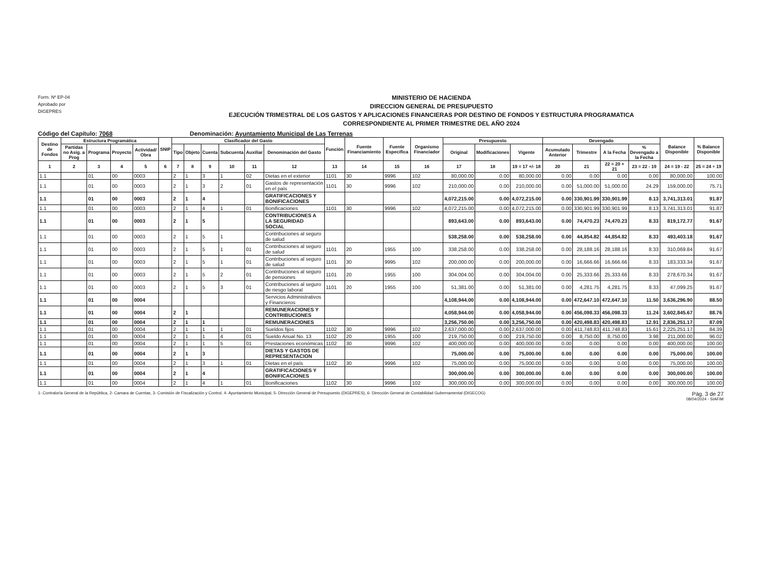Form. Nº EP-04
Aprobado por
DIGEPRES
MINISTERIO DE HACIENDA
DIRECCION GENERAL DE PRESUPUESTO
EJECUCIÓN TRIMESTRAL DE LOS GASTOS Y APLICACIONES FINANCIERAS POR DESTINO DE FONDOS Y ESTRUCTURA PROGRAMATICA
CORRESPONDIENTE AL PRIMER TRIMESTRE DEL AÑO 2024
Código del Capítulo: 7068 Denominación: Ayuntamiento Municipal de Las Terrenas
| Destino de Fondos | Estructura Programática | | | | SNIP | Clasificador del Gasto | | | | | | Función | Fuente Financiamiento | Fuente Específica | Organismo Financiador | Presupuesto | | | Devengado | | | | Balance Disponible | % Balance Disponible |
| --- | --- | --- | --- | --- | --- | --- | --- | --- | --- | --- | --- | --- | --- | --- | --- | --- | --- | --- | --- | --- | --- | --- | --- | --- |
| | Partidas no Asig. a Prog | Programa | Proyecto | Actividad/ Obra | | Tipo | Objeto | Cuenta | Subcuenta | Auxiliar | Denominación del Gasto | | | | | Original | Modificaciones | Vigente | Acumulado Anterior | Trimestre | A la Fecha | % Devengado a la Fecha | | |
| 1 | 2 | 3 | 4 | 5 | 6 | 7 | 8 | 9 | 10 | 11 | 12 | 13 | 14 | 15 | 16 | 17 | 18 | 19 = 17 +/- 18 | 20 | 21 | 22 = 20 + 21 | 23 = 22 - 19 | 24 = 19 - 22 | 25 = 24 ÷ 19 |
| 1.1 | | 01 | 00 | 0003 | | 2 | 1 | 3 | 1 | 02 | Dietas en el exterior | 1101 | 30 | 9996 | 102 | 80,000.00 | 0.00 | 80,000.00 | 0.00 | 0.00 | 0.00 | 0.00 | 80,000.00 | 100.00 |
| 1.1 | | 01 | 00 | 0003 | | 2 | 1 | 3 | 2 | 01 | Gastos de representación en el país | 1101 | 30 | 9996 | 102 | 210,000.00 | 0.00 | 210,000.00 | 0.00 | 51,000.00 | 51,000.00 | 24.29 | 159,000.00 | 75.71 |
| 1.1 | | 01 | 00 | 0003 | | 2 | 1 | 4 | | | GRATIFICACIONES Y BONIFICACIONES | | | | | 4,072,215.00 | 0.00 | 4,072,215.00 | 0.00 | 330,901.99 | 330,901.99 | 8.13 | 3,741,313.01 | 91.87 |
| 1.1 | | 01 | 00 | 0003 | | 2 | 1 | 4 | 1 | 01 | Bonificaciones | 1101 | 30 | 9996 | 102 | 4,072,215.00 | 0.00 | 4,072,215.00 | 0.00 | 330,901.99 | 330,901.99 | 8.13 | 3,741,313.01 | 91.87 |
| 1.1 | | 01 | 00 | 0003 | | 2 | 1 | 5 | | | CONTRIBUCIONES A LA SEGURIDAD SOCIAL | | | | | 893,643.00 | 0.00 | 893,643.00 | 0.00 | 74,470.23 | 74,470.23 | 8.33 | 819,172.77 | 91.67 |
| 1.1 | | 01 | 00 | 0003 | | 2 | 1 | 5 | 1 | | Contribuciones al seguro de salud | | | | | 538,258.00 | 0.00 | 538,258.00 | 0.00 | 44,854.82 | 44,854.82 | 8.33 | 493,403.18 | 91.67 |
| 1.1 | | 01 | 00 | 0003 | | 2 | 1 | 5 | 1 | 01 | Contribuciones al seguro de salud | 1101 | 20 | 1955 | 100 | 338,258.00 | 0.00 | 338,258.00 | 0.00 | 28,188.16 | 28,188.16 | 8.33 | 310,069.84 | 91.67 |
| 1.1 | | 01 | 00 | 0003 | | 2 | 1 | 5 | 1 | 01 | Contribuciones al seguro de salud | 1101 | 30 | 9995 | 102 | 200,000.00 | 0.00 | 200,000.00 | 0.00 | 16,666.66 | 16,666.66 | 8.33 | 183,333.34 | 91.67 |
| 1.1 | | 01 | 00 | 0003 | | 2 | 1 | 5 | 2 | 01 | Contribuciones al seguro de pensiones | 1101 | 20 | 1955 | 100 | 304,004.00 | 0.00 | 304,004.00 | 0.00 | 25,333.66 | 25,333.66 | 8.33 | 278,670.34 | 91.67 |
| 1.1 | | 01 | 00 | 0003 | | 2 | 1 | 5 | 3 | 01 | Contribuciones al seguro de riesgo laboral | 1101 | 20 | 1955 | 100 | 51,381.00 | 0.00 | 51,381.00 | 0.00 | 4,281.75 | 4,281.75 | 8.33 | 47,099.25 | 91.67 |
| 1.1 | | 01 | 00 | 0004 | | | | | | | Servicios Administrativos y Financieros | | | | | 4,108,944.00 | 0.00 | 4,108,944.00 | 0.00 | 472,647.10 | 472,647.10 | 11.50 | 3,636,296.90 | 88.50 |
| 1.1 | | 01 | 00 | 0004 | | 2 | 1 | | | | REMUNERACIONES Y CONTRIBUCIONES | | | | | 4,058,944.00 | 0.00 | 4,058,944.00 | 0.00 | 456,098.33 | 456,098.33 | 11.24 | 3,602,845.67 | 88.76 |
| 1.1 | | 01 | 00 | 0004 | | 2 | 1 | 1 | | | REMUNERACIONES | | | | | 3,256,750.00 | 0.00 | 3,256,750.00 | 0.00 | 420,498.83 | 420,498.83 | 12.91 | 2,836,251.17 | 87.09 |
| 1.1 | | 01 | 00 | 0004 | | 2 | 1 | 1 | 1 | 01 | Sueldos fijos | 1102 | 30 | 9996 | 102 | 2,637,000.00 | 0.00 | 2,637,000.00 | 0.00 | 411,748.83 | 411,748.83 | 15.61 | 2,225,251.17 | 84.39 |
| 1.1 | | 01 | 00 | 0004 | | 2 | 1 | 1 | 4 | 01 | Sueldo Anual No. 13 | 1102 | 20 | 1955 | 100 | 219,750.00 | 0.00 | 219,750.00 | 0.00 | 8,750.00 | 8,750.00 | 3.98 | 211,000.00 | 96.02 |
| 1.1 | | 01 | 00 | 0004 | | 2 | 1 | 1 | 5 | 01 | Prestaciones económicas | 1102 | 30 | 9996 | 102 | 400,000.00 | 0.00 | 400,000.00 | 0.00 | 0.00 | 0.00 | 0.00 | 400,000.00 | 100.00 |
| 1.1 | | 01 | 00 | 0004 | | 2 | 1 | 3 | | | DIETAS Y GASTOS DE REPRESENTACION | | | | | 75,000.00 | 0.00 | 75,000.00 | 0.00 | 0.00 | 0.00 | 0.00 | 75,000.00 | 100.00 |
| 1.1 | | 01 | 00 | 0004 | | 2 | 1 | 3 | 1 | 01 | Dietas en el país | 1102 | 30 | 9996 | 102 | 75,000.00 | 0.00 | 75,000.00 | 0.00 | 0.00 | 0.00 | 0.00 | 75,000.00 | 100.00 |
| 1.1 | | 01 | 00 | 0004 | | 2 | 1 | 4 | | | GRATIFICACIONES Y BONIFICACIONES | | | | | 300,000.00 | 0.00 | 300,000.00 | 0.00 | 0.00 | 0.00 | 0.00 | 300,000.00 | 100.00 |
| 1.1 | | 01 | 00 | 0004 | | 2 | 1 | 4 | 1 | 01 | Bonificaciones | 1102 | 30 | 9996 | 102 | 300,000.00 | 0.00 | 300,000.00 | 0.00 | 0.00 | 0.00 | 0.00 | 300,000.00 | 100.00 |
1- Contraloría General de la República, 2- Camara de Cuentas, 3- Comisión de Fiscalización y Control, 4- Ayuntamiento Municipal, 5- Dirección General de Presupuesto (DIGEPRES), 6- Dirección General de Contabilidad Gubernamental (DIGECOG)
Pág. 3 de 27
08/04/2024 - SIAFIM